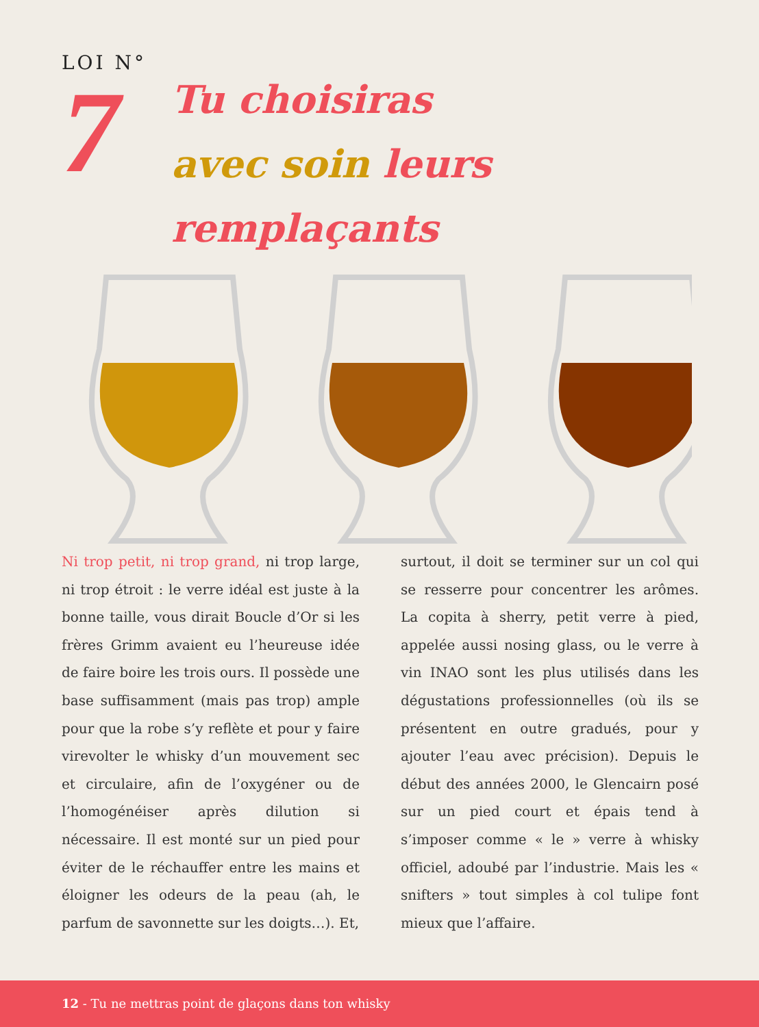LOI N°
7
Tu choisiras
avec soin leurs
remplaçants
Ni trop petit, ni trop grand, ni trop large, ni trop étroit : le verre idéal est juste à la bonne taille, vous dirait Boucle d’Or si les frères Grimm avaient eu l’heureuse idée de faire boire les trois ours. Il possède une base suffisamment (mais pas trop) ample pour que la robe s’y reflète et pour y faire virevolter le whisky d’un mouvement sec et circulaire, afin de l’oxygéner ou de l’homogénéiser après dilution si nécessaire. Il est monté sur un pied pour éviter de le réchauffer entre les mains et éloigner les odeurs de la peau (ah, le parfum de savonnette sur les doigts…). Et,
surtout, il doit se terminer sur un col qui se resserre pour concentrer les arômes. La copita à sherry, petit verre à pied, appelée aussi nosing glass, ou le verre à vin INAO sont les plus utilisés dans les dégustations professionnelles (où ils se présentent en outre gradués, pour y ajouter l’eau avec précision). Depuis le début des années 2000, le Glencairn posé sur un pied court et épais tend à s’imposer comme « le » verre à whisky officiel, adoubé par l’industrie. Mais les « snifters » tout simples à col tulipe font mieux que l’affaire.
12 - Tu ne mettras point de glaçons dans ton whisky